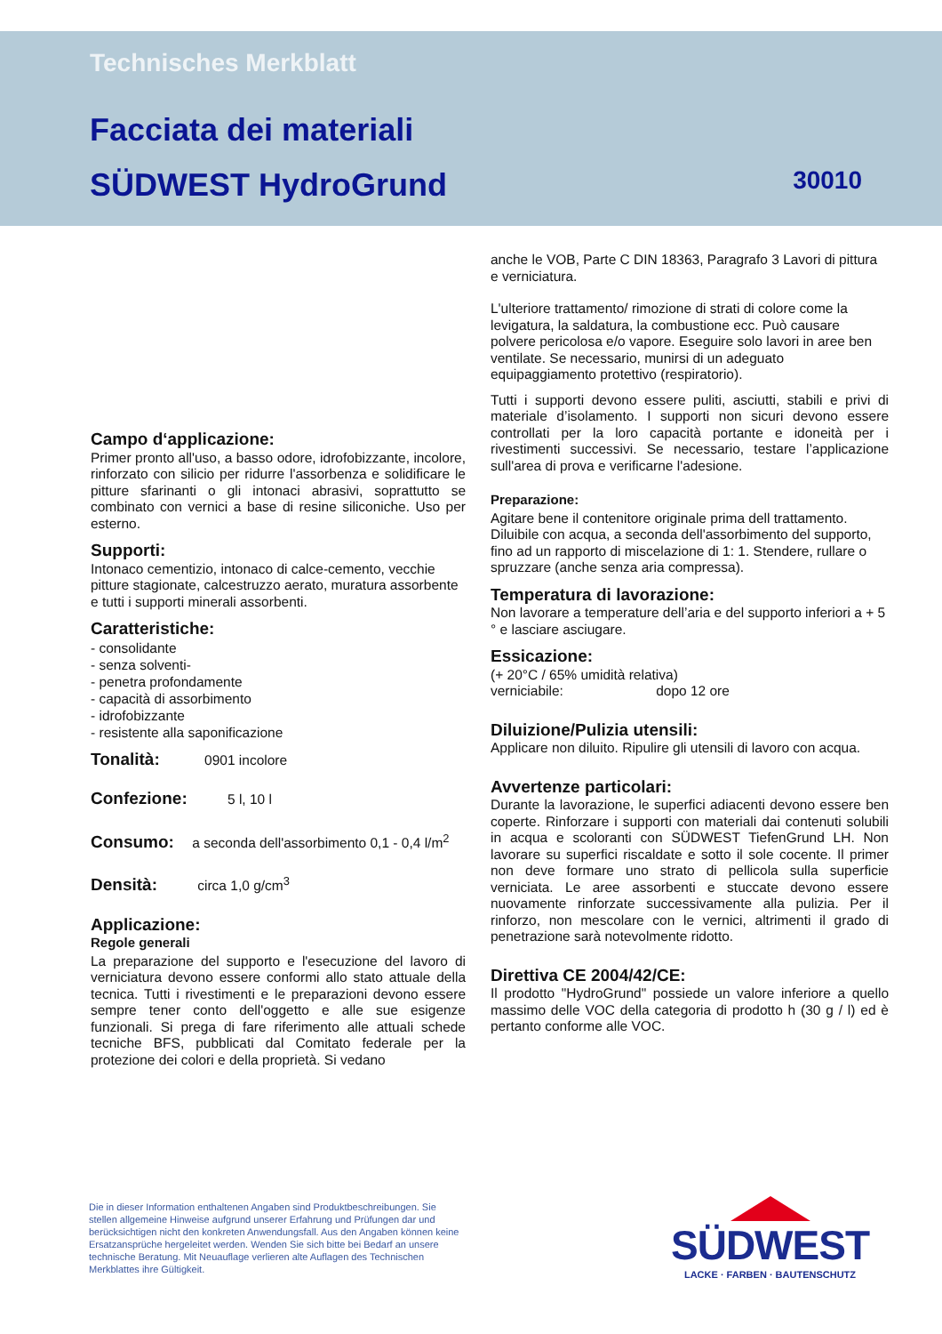Technisches Merkblatt
Facciata dei materiali
SÜDWEST HydroGrund 30010
Campo d‘applicazione:
Primer pronto all'uso, a basso odore, idrofobizzante, incolore, rinforzato con silicio per ridurre l'assorbenza e solidificare le pitture sfarinanti o gli intonaci abrasivi, soprattutto se combinato con vernici a base di resine siliconiche. Uso per esterno.
Supporti:
Intonaco cementizio, intonaco di calce-cemento, vecchie pitture stagionate, calcestruzzo aerato, muratura assorbente e tutti i supporti minerali assorbenti.
Caratteristiche:
- consolidante
- senza solventi-
- penetra profondamente
- capacità di assorbimento
- idrofobizzante
- resistente alla saponificazione
Tonalità: 0901 incolore
Confezione: 5 l, 10 l
Consumo: a seconda dell'assorbimento 0,1 - 0,4 l/m<sup>2</sup>
Densità: circa 1,0 g/cm<sup>3</sup>
Applicazione:
Regole generali
La preparazione del supporto e l'esecuzione del lavoro di verniciatura devono essere conformi allo stato attuale della tecnica. Tutti i rivestimenti e le preparazioni devono essere sempre tener conto dell'oggetto e alle sue esigenze funzionali. Si prega di fare riferimento alle attuali schede tecniche BFS, pubblicati dal Comitato federale per la protezione dei colori e della proprietà. Si vedano
anche le VOB, Parte C DIN 18363, Paragrafo 3 Lavori di pittura e verniciatura.
L'ulteriore trattamento/ rimozione di strati di colore come la levigatura, la saldatura, la combustione ecc. Può causare polvere pericolosa e/o vapore. Eseguire solo lavori in aree ben ventilate. Se necessario, munirsi di un adeguato equipaggiamento protettivo (respiratorio).
Tutti i supporti devono essere puliti, asciutti, stabili e privi di materiale d’isolamento. I supporti non sicuri devono essere controllati per la loro capacità portante e idoneità per i rivestimenti successivi. Se necessario, testare l’applicazione sull'area di prova e verificarne l'adesione.
Preparazione:
Agitare bene il contenitore originale prima dell trattamento. Diluibile con acqua, a seconda dell'assorbimento del supporto, fino ad un rapporto di miscelazione di 1: 1. Stendere, rullare o spruzzare (anche senza aria compressa).
Temperatura di lavorazione:
Non lavorare a temperature dell’aria e del supporto inferiori a + 5 ° e lasciare asciugare.
Essicazione:
(+ 20°C / 65% umidità relativa)
verniciabile: dopo 12 ore
Diluizione/Pulizia utensili:
Applicare non diluito. Ripulire gli utensili di lavoro con acqua.
Avvertenze particolari:
Durante la lavorazione, le superfici adiacenti devono essere ben coperte. Rinforzare i supporti con materiali dai contenuti solubili in acqua e scoloranti con SÜDWEST TiefenGrund LH. Non lavorare su superfici riscaldate e sotto il sole cocente. Il primer non deve formare uno strato di pellicola sulla superficie verniciata. Le aree assorbenti e stuccate devono essere nuovamente rinforzate successivamente alla pulizia. Per il rinforzo, non mescolare con le vernici, altrimenti il grado di penetrazione sarà notevolmente ridotto.
Direttiva CE 2004/42/CE:
Il prodotto "HydroGrund" possiede un valore inferiore a quello massimo delle VOC della categoria di prodotto h (30 g / l) ed è pertanto conforme alle VOC.
Die in dieser Information enthaltenen Angaben sind Produktbeschreibungen. Sie stellen allgemeine Hinweise aufgrund unserer Erfahrung und Prüfungen dar und berücksichtigen nicht den konkreten Anwendungsfall. Aus den Angaben können keine Ersatzansprüche hergeleitet werden. Wenden Sie sich bitte bei Bedarf an unsere technische Beratung. Mit Neuauflage verlieren alte Auflagen des Technischen Merkblattes ihre Gültigkeit.
SÜDWEST
LACKE · FARBEN · BAUTENSCHUTZ